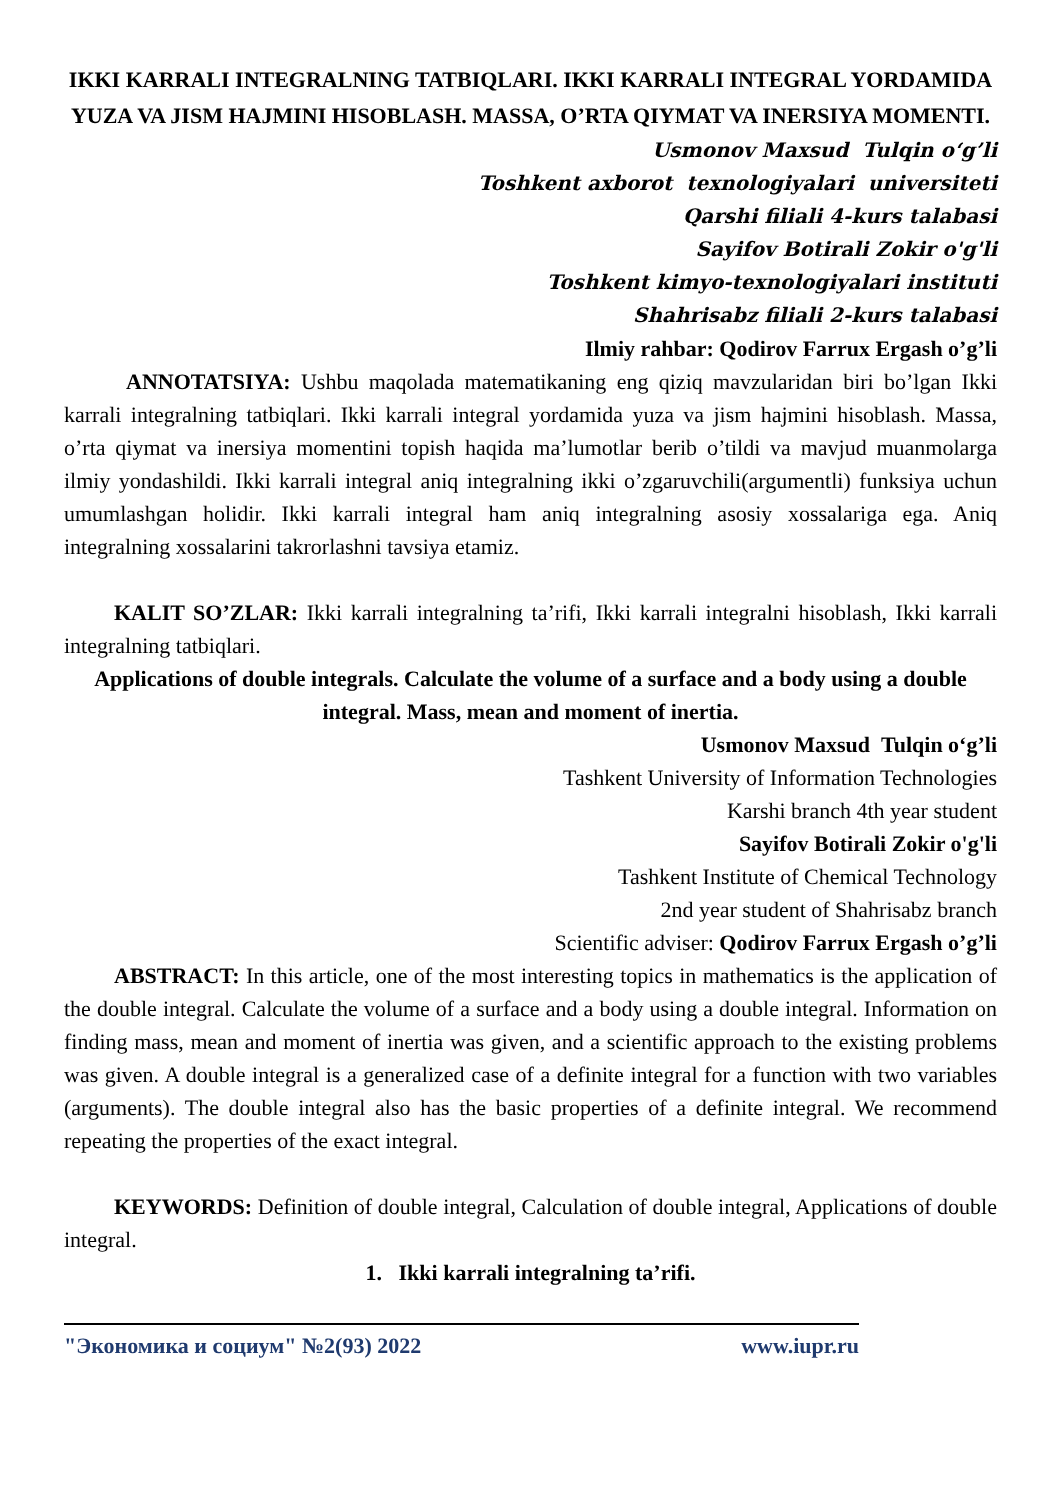IKKI KARRALI INTEGRALNING TATBIQLARI. IKKI KARRALI INTEGRAL YORDAMIDA YUZA VA JISM HAJMINI HISOBLASH. MASSA, O’RTA QIYMAT VA INERSIYA MOMENTI.
Usmonov Maxsud Tulqin o‘g’li
Toshkent axborot texnologiyalari universiteti
Qarshi filiali 4-kurs talabasi
Sayifov Botirali Zokir o'g'li
Toshkent kimyo-texnologiyalari instituti
Shahrisabz filiali 2-kurs talabasi
Ilmiy rahbar: Qodirov Farrux Ergash o’g’li
ANNOTATSIYA: Ushbu maqolada matematikaning eng qiziq mavzularidan biri bo’lgan Ikki karrali integralning tatbiqlari. Ikki karrali integral yordamida yuza va jism hajmini hisoblash. Massa, o’rta qiymat va inersiya momentini topish haqida ma’lumotlar berib o’tildi va mavjud muanmolarga ilmiy yondashildi. Ikki karrali integral aniq integralning ikki o’zgaruvchili(argumentli) funksiya uchun umumlashgan holidir. Ikki karrali integral ham aniq integralning asosiy xossalariga ega. Aniq integralning xossalarini takrorlashni tavsiya etamiz.
KALIT SO’ZLAR: Ikki karrali integralning ta’rifi, Ikki karrali integralni hisoblash, Ikki karrali integralning tatbiqlari.
Applications of double integrals. Calculate the volume of a surface and a body using a double integral. Mass, mean and moment of inertia.
Usmonov Maxsud Tulqin o‘g’li
Tashkent University of Information Technologies
Karshi branch 4th year student
Sayifov Botirali Zokir o'g'li
Tashkent Institute of Chemical Technology
2nd year student of Shahrisabz branch
Scientific adviser: Qodirov Farrux Ergash o’g’li
ABSTRACT: In this article, one of the most interesting topics in mathematics is the application of the double integral. Calculate the volume of a surface and a body using a double integral. Information on finding mass, mean and moment of inertia was given, and a scientific approach to the existing problems was given. A double integral is a generalized case of a definite integral for a function with two variables (arguments). The double integral also has the basic properties of a definite integral. We recommend repeating the properties of the exact integral.
KEYWORDS: Definition of double integral, Calculation of double integral, Applications of double integral.
1. Ikki karrali integralning ta’rifi.
"Экономика и социум" №2(93) 2022 www.iupr.ru